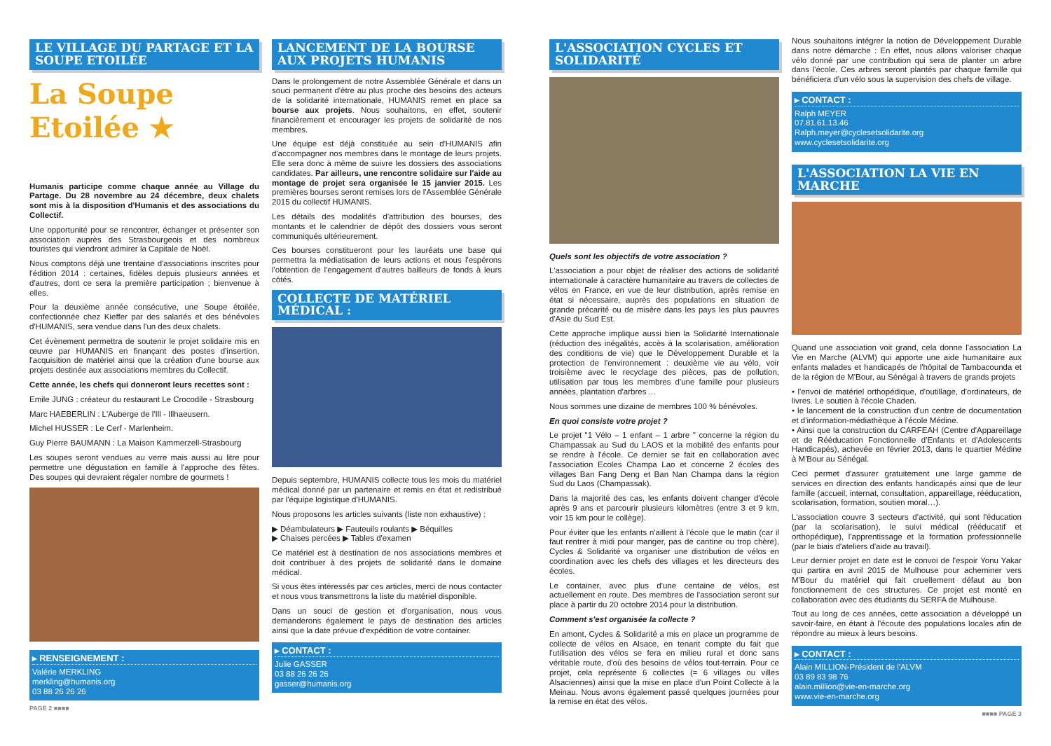LE VILLAGE DU PARTAGE ET LA SOUPE ETOILÉE
La Soupe Etoilée ★
Humanis participe comme chaque année au Village du Partage. Du 28 novembre au 24 décembre, deux chalets sont mis à la disposition d'Humanis et des associations du Collectif.
Une opportunité pour se rencontrer, échanger et présenter son association auprès des Strasbourgeois et des nombreux touristes qui viendront admirer la Capitale de Noël.
Nous comptons déjà une trentaine d'associations inscrites pour l'édition 2014 : certaines, fidèles depuis plusieurs années et d'autres, dont ce sera la première participation ; bienvenue à elles.
Pour la deuxième année consécutive, une Soupe étoilée, confectionnée chez Kieffer par des salariés et des bénévoles d'HUMANIS, sera vendue dans l'un des deux chalets.
Cet évènement permettra de soutenir le projet solidaire mis en œuvre par HUMANIS en finançant des postes d'insertion, l'acquisition de matériel ainsi que la création d'une bourse aux projets destinée aux associations membres du Collectif.
Cette année, les chefs qui donneront leurs recettes sont :
Emile JUNG : créateur du restaurant Le Crocodile - Strasbourg
Marc HAEBERLIN : L'Auberge de l'Ill - Illhaeusern.
Michel HUSSER : Le Cerf - Marlenheim.
Guy Pierre BAUMANN : La Maison Kammerzell-Strasbourg
Les soupes seront vendues au verre mais aussi au litre pour permettre une dégustation en famille à l'approche des fêtes. Des soupes qui devraient régaler nombre de gourmets !
▸ RENSEIGNEMENT :
Valérie MERKLING
merkling@humanis.org
03 88 26 26 26
PAGE 2 ■■■■
LANCEMENT DE LA BOURSE AUX PROJETS HUMANIS
Dans le prolongement de notre Assemblée Générale et dans un souci permanent d'être au plus proche des besoins des acteurs de la solidarité internationale, HUMANIS remet en place sa bourse aux projets. Nous souhaitons, en effet, soutenir financièrement et encourager les projets de solidarité de nos membres.
Une équipe est déjà constituée au sein d'HUMANIS afin d'accompagner nos membres dans le montage de leurs projets. Elle sera donc à même de suivre les dossiers des associations candidates. Par ailleurs, une rencontre solidaire sur l'aide au montage de projet sera organisée le 15 janvier 2015. Les premières bourses seront remises lors de l'Assemblée Générale 2015 du collectif HUMANIS.
Les détails des modalités d'attribution des bourses, des montants et le calendrier de dépôt des dossiers vous seront communiqués ultérieurement.
Ces bourses constitueront pour les lauréats une base qui permettra la médiatisation de leurs actions et nous l'espérons l'obtention de l'engagement d'autres bailleurs de fonds à leurs côtés.
COLLECTE DE MATÉRIEL MÉDICAL :
Depuis septembre, HUMANIS collecte tous les mois du matériel médical donné par un partenaire et remis en état et redistribué par l'équipe logistique d'HUMANIS.
Nous proposons les articles suivants (liste non exhaustive) :
▶ Déambulateurs ▶ Fauteuils roulants ▶ Béquilles
▶ Chaises percées ▶ Tables d'examen
Ce matériel est à destination de nos associations membres et doit contribuer à des projets de solidarité dans le domaine médical.
Si vous êtes intéressés par ces articles, merci de nous contacter et nous vous transmettrons la liste du matériel disponible.
Dans un souci de gestion et d'organisation, nous vous demanderons également le pays de destination des articles ainsi que la date prévue d'expédition de votre container.
▸ CONTACT :
Julie GASSER
03 88 26 26 26
gasser@humanis.org
L'ASSOCIATION CYCLES ET SOLIDARITÉ
Quels sont les objectifs de votre association ?
L'association a pour objet de réaliser des actions de solidarité internationale à caractère humanitaire au travers de collectes de vélos en France, en vue de leur distribution, après remise en état si nécessaire, auprès des populations en situation de grande précarité ou de misère dans les pays les plus pauvres d'Asie du Sud Est.
Cette approche implique aussi bien la Solidarité Internationale (réduction des inégalités, accès à la scolarisation, amélioration des conditions de vie) que le Développement Durable et la protection de l'environnement : deuxième vie au vélo, voir troisième avec le recyclage des pièces, pas de pollution, utilisation par tous les membres d'une famille pour plusieurs années, plantation d'arbres ...
Nous sommes une dizaine de membres 100 % bénévoles.
En quoi consiste votre projet ?
Le projet "1 Vélo – 1 enfant – 1 arbre " concerne la région du Champassak au Sud du LAOS et la mobilité des enfants pour se rendre à l'école. Ce dernier se fait en collaboration avec l'association Ecoles Champa Lao et concerne 2 écoles des villages Ban Fang Deng et Ban Nan Champa dans la région Sud du Laos (Champassak).
Dans la majorité des cas, les enfants doivent changer d'école après 9 ans et parcourir plusieurs kilomètres (entre 3 et 9 km, voir 15 km pour le collège).
Pour éviter que les enfants n'aillent à l'école que le matin (car il faut rentrer à midi pour manger, pas de cantine ou trop chère), Cycles & Solidarité va organiser une distribution de vélos en coordination avec les chefs des villages et les directeurs des écoles.
Le container, avec plus d'une centaine de vélos, est actuellement en route. Des membres de l'association seront sur place à partir du 20 octobre 2014 pour la distribution.
Comment s'est organisée la collecte ?
En amont, Cycles & Solidarité a mis en place un programme de collecte de vélos en Alsace, en tenant compte du fait que l'utilisation des vélos se fera en milieu rural et donc sans véritable route, d'où des besoins de vélos tout-terrain. Pour ce projet, cela représente 6 collectes (= 6 villages ou villes Alsaciennes) ainsi que la mise en place d'un Point Collecte à la Meinau. Nous avons également passé quelques journées pour la remise en état des vélos.
Nous souhaitons intégrer la notion de Développement Durable dans notre démarche : En effet, nous allons valoriser chaque vélo donné par une contribution qui sera de planter un arbre dans l'école. Ces arbres seront plantés par chaque famille qui bénéficiera d'un vélo sous la supervision des chefs de village.
▸ CONTACT :
Ralph MEYER
07.81.61.13.46
Ralph.meyer@cyclesetsolidarite.org
www.cyclesetsolidarite.org
L'ASSOCIATION LA VIE EN MARCHE
Quand une association voit grand, cela donne l'association La Vie en Marche (ALVM) qui apporte une aide humanitaire aux enfants malades et handicapés de l'hôpital de Tambacounda et de la région de M'Bour, au Sénégal à travers de grands projets
• l'envoi de matériel orthopédique, d'outillage, d'ordinateurs, de livres. Le soutien à l'école Chaden.
• le lancement de la construction d'un centre de documentation et d'information-médiathèque à l'école Médine.
• Ainsi que la construction du CARFEAH (Centre d'Appareillage et de Rééducation Fonctionnelle d'Enfants et d'Adolescents Handicapés), achevée en février 2013, dans le quartier Médine à M'Bour au Sénégal.
Ceci permet d'assurer gratuitement une large gamme de services en direction des enfants handicapés ainsi que de leur famille (accueil, internat, consultation, appareillage, rééducation, scolarisation, formation, soutien moral…).
L'association couvre 3 secteurs d'activité, qui sont l'éducation (par la scolarisation), le suivi médical (rééducatif et orthopédique), l'apprentissage et la formation professionnelle (par le biais d'ateliers d'aide au travail).
Leur dernier projet en date est le convoi de l'espoir Yonu Yakar qui partira en avril 2015 de Mulhouse pour acheminer vers M'Bour du matériel qui fait cruellement défaut au bon fonctionnement de ces structures. Ce projet est monté en collaboration avec des étudiants du SERFA de Mulhouse.
Tout au long de ces années, cette association a développé un savoir-faire, en étant à l'écoute des populations locales afin de répondre au mieux à leurs besoins.
▸ CONTACT :
Alain MILLION-Président de l'ALVM
03 89 83 98 76
alain.million@vie-en-marche.org
www.vie-en-marche.org
■■■■ PAGE 3